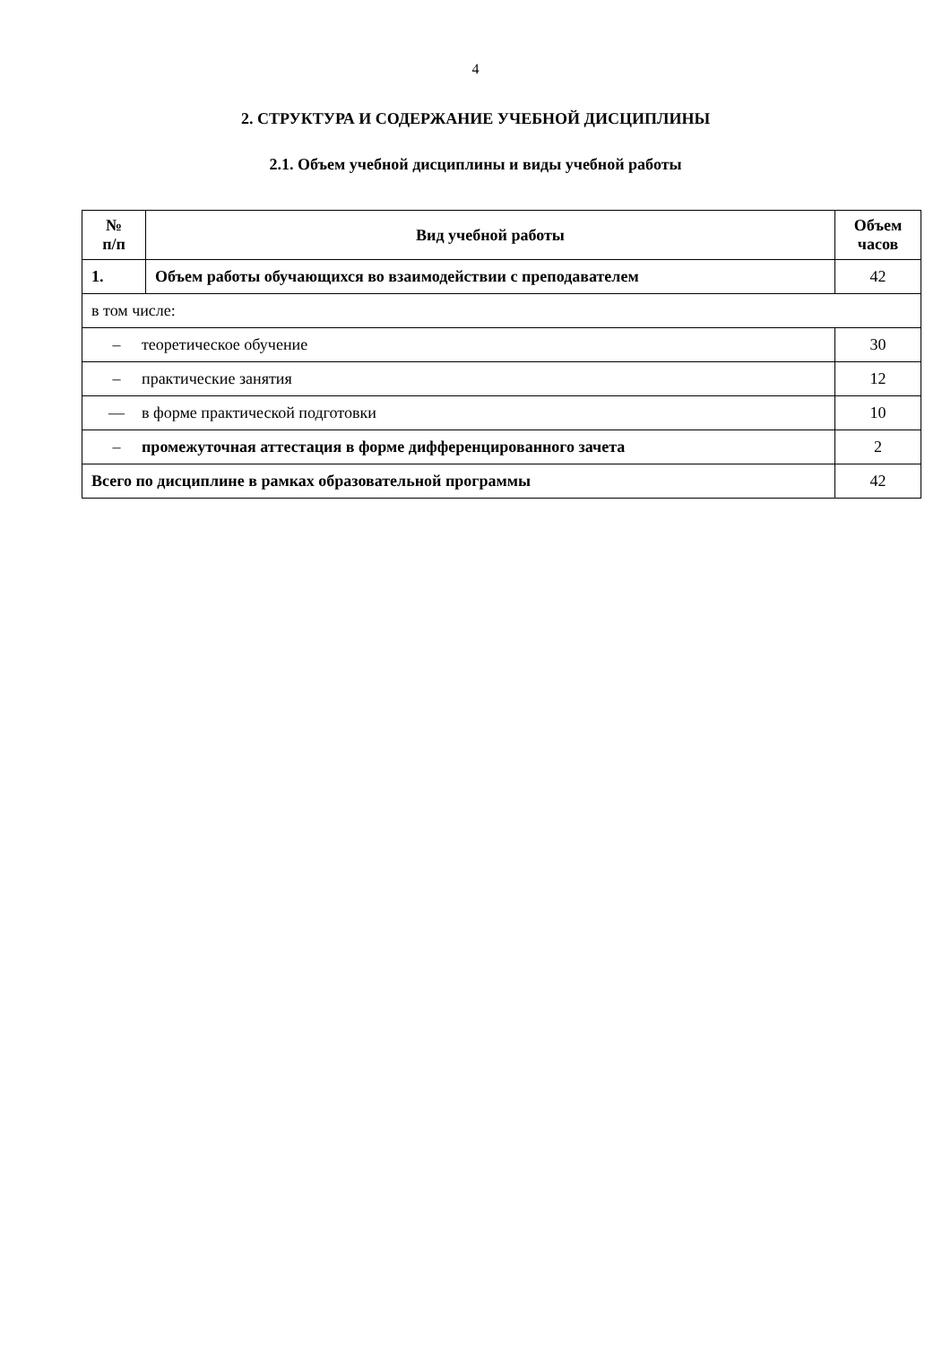4
2. СТРУКТУРА И СОДЕРЖАНИЕ УЧЕБНОЙ ДИСЦИПЛИНЫ
2.1. Объем учебной дисциплины и виды учебной работы
| № п/п | Вид учебной работы | Объем часов |
| --- | --- | --- |
| 1. | Объем работы обучающихся во взаимодействии с преподавателем | 42 |
| в том числе: | | |
| – теоретическое обучение | | 30 |
| – практические занятия | | 12 |
| — в форме практической подготовки | | 10 |
| – промежуточная аттестация в форме дифференцированного зачета | | 2 |
| Всего по дисциплине в рамках образовательной программы | | 42 |